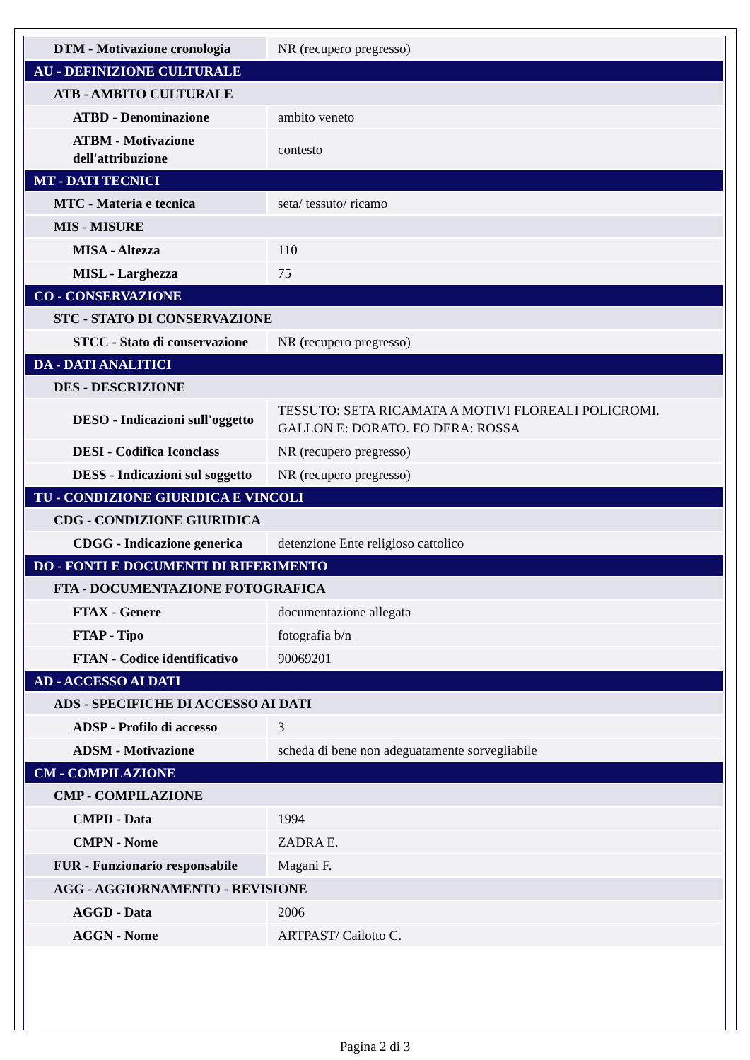| DTM - Motivazione cronologia | NR (recupero pregresso) |
| AU - DEFINIZIONE CULTURALE | |
| ATB - AMBITO CULTURALE | |
| ATBD - Denominazione | ambito veneto |
| ATBM - Motivazione dell'attribuzione | contesto |
| MT - DATI TECNICI | |
| MTC - Materia e tecnica | seta/ tessuto/ ricamo |
| MIS - MISURE | |
| MISA - Altezza | 110 |
| MISL - Larghezza | 75 |
| CO - CONSERVAZIONE | |
| STC - STATO DI CONSERVAZIONE | |
| STCC - Stato di conservazione | NR (recupero pregresso) |
| DA - DATI ANALITICI | |
| DES - DESCRIZIONE | |
| DESO - Indicazioni sull'oggetto | TESSUTO: SETA RICAMATA A MOTIVI FLOREALI POLICROMI. GALLON E: DORATO. FO DERA: ROSSA |
| DESI - Codifica Iconclass | NR (recupero pregresso) |
| DESS - Indicazioni sul soggetto | NR (recupero pregresso) |
| TU - CONDIZIONE GIURIDICA E VINCOLI | |
| CDG - CONDIZIONE GIURIDICA | |
| CDGG - Indicazione generica | detenzione Ente religioso cattolico |
| DO - FONTI E DOCUMENTI DI RIFERIMENTO | |
| FTA - DOCUMENTAZIONE FOTOGRAFICA | |
| FTAX - Genere | documentazione allegata |
| FTAP - Tipo | fotografia b/n |
| FTAN - Codice identificativo | 90069201 |
| AD - ACCESSO AI DATI | |
| ADS - SPECIFICHE DI ACCESSO AI DATI | |
| ADSP - Profilo di accesso | 3 |
| ADSM - Motivazione | scheda di bene non adeguatamente sorvegliabile |
| CM - COMPILAZIONE | |
| CMP - COMPILAZIONE | |
| CMPD - Data | 1994 |
| CMPN - Nome | ZADRA E. |
| FUR - Funzionario responsabile | Magani F. |
| AGG - AGGIORNAMENTO - REVISIONE | |
| AGGD - Data | 2006 |
| AGGN - Nome | ARTPAST/ Cailotto C. |
Pagina 2 di 3